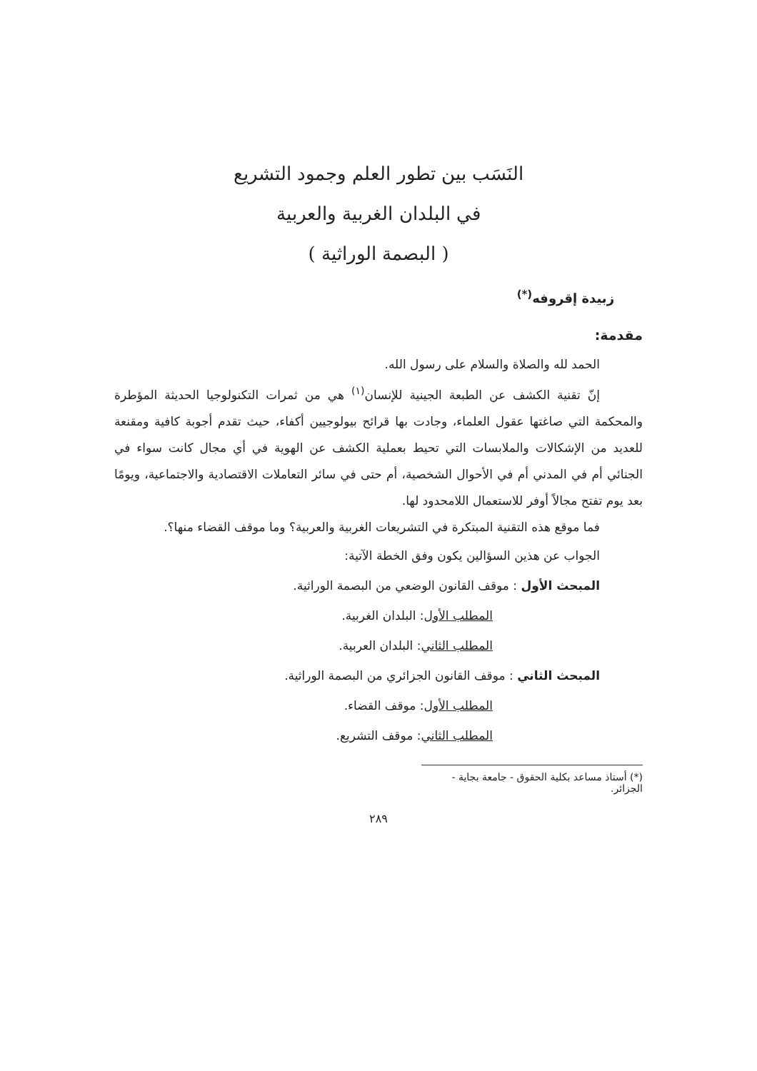النَسَب بين تطور العلم وجمود التشريع
في البلدان الغربية والعربية
( البصمة الوراثية )
زبيدة إقروفه<sup>(*)</sup>
مقدمة:
الحمد لله والصلاة والسلام على رسول الله.
إنّ تقنية الكشف عن الطبعة الجينية للإنسان<sup>(١)</sup> هي من ثمرات التكنولوجيا الحديثة المؤطرة والمحكمة التي صاغتها عقول العلماء، وجادت بها قرائح بيولوجيين أكفاء، حيث تقدم أجوبة كافية ومقنعة للعديد من الإشكالات والملابسات التي تحيط بعملية الكشف عن الهوية في أي مجال كانت سواء في الجنائي أم في المدني أم في الأحوال الشخصية، أم حتى في سائر التعاملات الاقتصادية والاجتماعية، ويومًا بعد يوم تفتح مجالاً أوفر للاستعمال اللامحدود لها.
فما موقع هذه التقنية المبتكرة في التشريعات الغربية والعربية؟ وما موقف القضاء منها؟.
الجواب عن هذين السؤالين يكون وفق الخطة الآتية:
المبحث الأول : موقف القانون الوضعي من البصمة الوراثية.
المطلب الأول: البلدان الغربية.
المطلب الثاني: البلدان العربية.
المبحث الثاني : موقف القانون الجزائري من البصمة الوراثية.
المطلب الأول: موقف القضاء.
المطلب الثاني: موقف التشريع.
(*) أستاذ مساعد بكلية الحقوق - جامعة بجاية - الجزائر.
٢٨٩